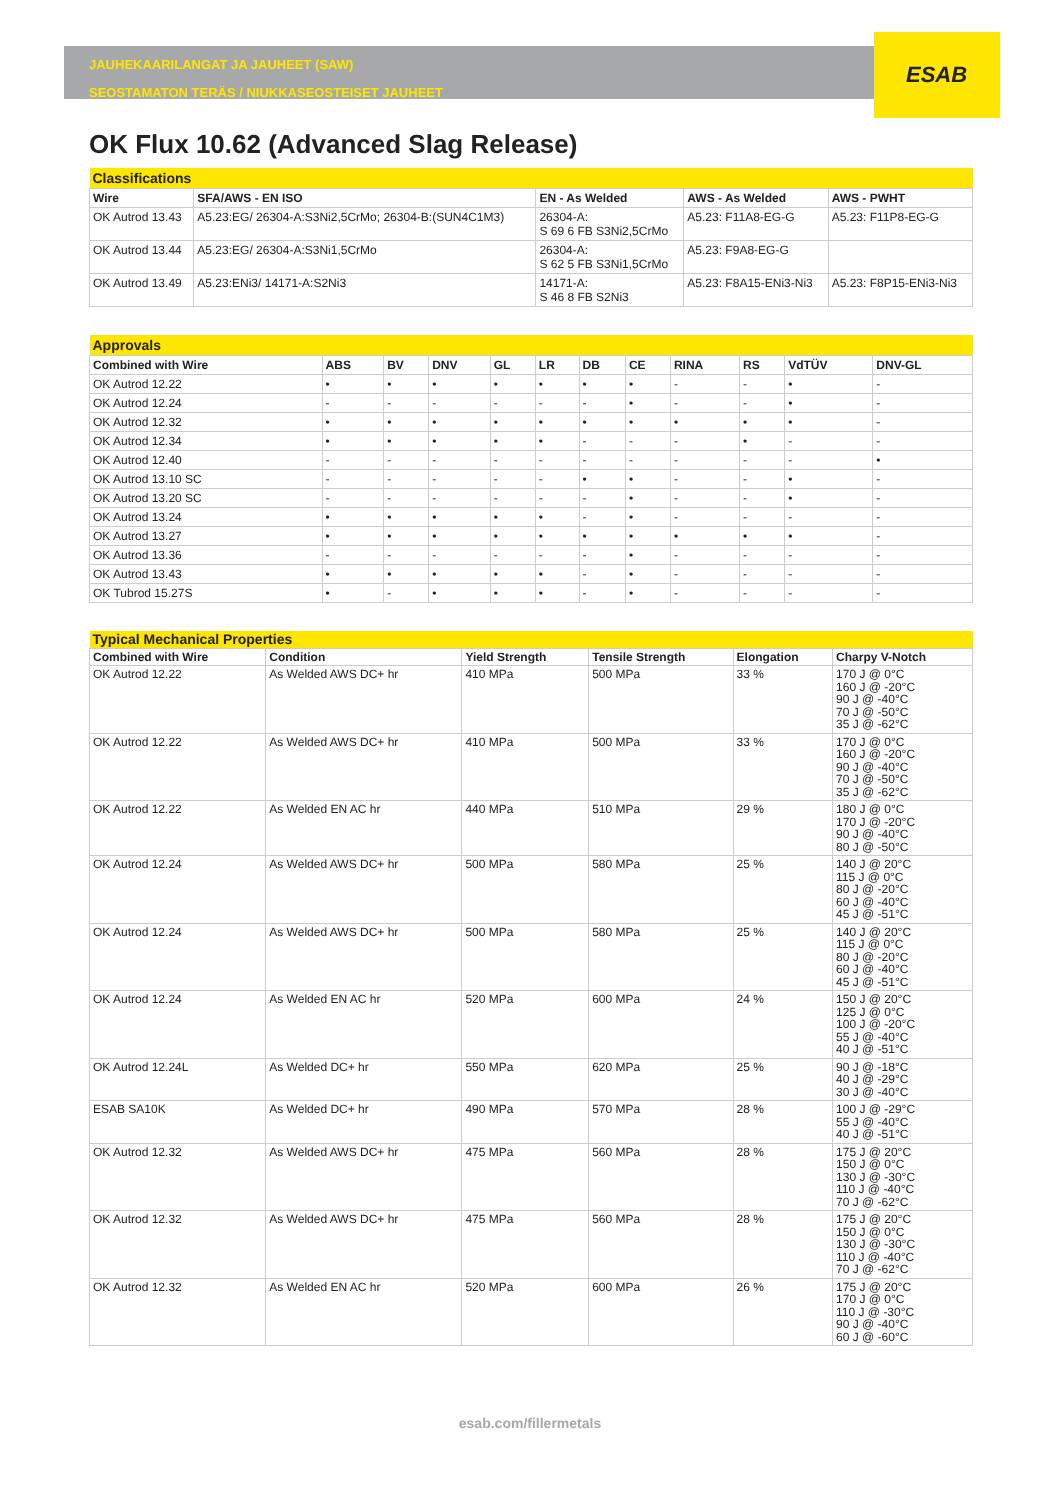ESAB
JAUHEKAARILANGAT JA JAUHEET (SAW)
SEOSTAMATON TERÄS / NIUKKASEOSTEISET JAUHEET
OK Flux 10.62 (Advanced Slag Release)
| Classifications | | | | |
| Wire | SFA/AWS - EN ISO | EN - As Welded | AWS - As Welded | AWS - PWHT |
| OK Autrod 13.43 | A5.23:EG/ 26304-A:S3Ni2,5CrMo; 26304-B:(SUN4C1M3) | 26304-A: S 69 6 FB S3Ni2,5CrMo | A5.23: F11A8-EG-G | A5.23: F11P8-EG-G |
| OK Autrod 13.44 | A5.23:EG/ 26304-A:S3Ni1,5CrMo | 26304-A: S 62 5 FB S3Ni1,5CrMo | A5.23: F9A8-EG-G | |
| OK Autrod 13.49 | A5.23:ENi3/ 14171-A:S2Ni3 | 14171-A: S 46 8 FB S2Ni3 | A5.23: F8A15-ENi3-Ni3 | A5.23: F8P15-ENi3-Ni3 |
| Approvals | | | | | | | | | | | |
| Combined with Wire | ABS | BV | DNV | GL | LR | DB | CE | RINA | RS | VdTÜV | DNV-GL |
| OK Autrod 12.22 | • | • | • | • | • | • | • | - | - | • | - |
| OK Autrod 12.24 | - | - | - | - | - | - | • | - | - | • | - |
| OK Autrod 12.32 | • | • | • | • | • | • | • | • | • | • | - |
| OK Autrod 12.34 | • | • | • | • | • | - | - | - | • | - | - |
| OK Autrod 12.40 | - | - | - | - | - | - | - | - | - | - | • |
| OK Autrod 13.10 SC | - | - | - | - | - | • | • | - | - | • | - |
| OK Autrod 13.20 SC | - | - | - | - | - | - | • | - | - | • | - |
| OK Autrod 13.24 | • | • | • | • | • | - | • | - | - | - | - |
| OK Autrod 13.27 | • | • | • | • | • | • | • | • | • | • | - |
| OK Autrod 13.36 | - | - | - | - | - | - | • | - | - | - | - |
| OK Autrod 13.43 | • | • | • | • | • | - | • | - | - | - | - |
| OK Tubrod 15.27S | • | - | • | • | • | - | • | - | - | - | - |
| Typical Mechanical Properties | | | | | |
| Combined with Wire | Condition | Yield Strength | Tensile Strength | Elongation | Charpy V-Notch |
| OK Autrod 12.22 | As Welded AWS DC+ hr | 410 MPa | 500 MPa | 33 % | 170 J @ 0°C 160 J @ -20°C 90 J @ -40°C 70 J @ -50°C 35 J @ -62°C |
| OK Autrod 12.22 | As Welded AWS DC+ hr | 410 MPa | 500 MPa | 33 % | 170 J @ 0°C 160 J @ -20°C 90 J @ -40°C 70 J @ -50°C 35 J @ -62°C |
| OK Autrod 12.22 | As Welded EN AC hr | 440 MPa | 510 MPa | 29 % | 180 J @ 0°C 170 J @ -20°C 90 J @ -40°C 80 J @ -50°C |
| OK Autrod 12.24 | As Welded AWS DC+ hr | 500 MPa | 580 MPa | 25 % | 140 J @ 20°C 115 J @ 0°C 80 J @ -20°C 60 J @ -40°C 45 J @ -51°C |
| OK Autrod 12.24 | As Welded AWS DC+ hr | 500 MPa | 580 MPa | 25 % | 140 J @ 20°C 115 J @ 0°C 80 J @ -20°C 60 J @ -40°C 45 J @ -51°C |
| OK Autrod 12.24 | As Welded EN AC hr | 520 MPa | 600 MPa | 24 % | 150 J @ 20°C 125 J @ 0°C 100 J @ -20°C 55 J @ -40°C 40 J @ -51°C |
| OK Autrod 12.24L | As Welded DC+ hr | 550 MPa | 620 MPa | 25 % | 90 J @ -18°C 40 J @ -29°C 30 J @ -40°C |
| ESAB SA10K | As Welded DC+ hr | 490 MPa | 570 MPa | 28 % | 100 J @ -29°C 55 J @ -40°C 40 J @ -51°C |
| OK Autrod 12.32 | As Welded AWS DC+ hr | 475 MPa | 560 MPa | 28 % | 175 J @ 20°C 150 J @ 0°C 130 J @ -30°C 110 J @ -40°C 70 J @ -62°C |
| OK Autrod 12.32 | As Welded AWS DC+ hr | 475 MPa | 560 MPa | 28 % | 175 J @ 20°C 150 J @ 0°C 130 J @ -30°C 110 J @ -40°C 70 J @ -62°C |
| OK Autrod 12.32 | As Welded EN AC hr | 520 MPa | 600 MPa | 26 % | 175 J @ 20°C 170 J @ 0°C 110 J @ -30°C 90 J @ -40°C 60 J @ -60°C |
esab.com/fillermetals